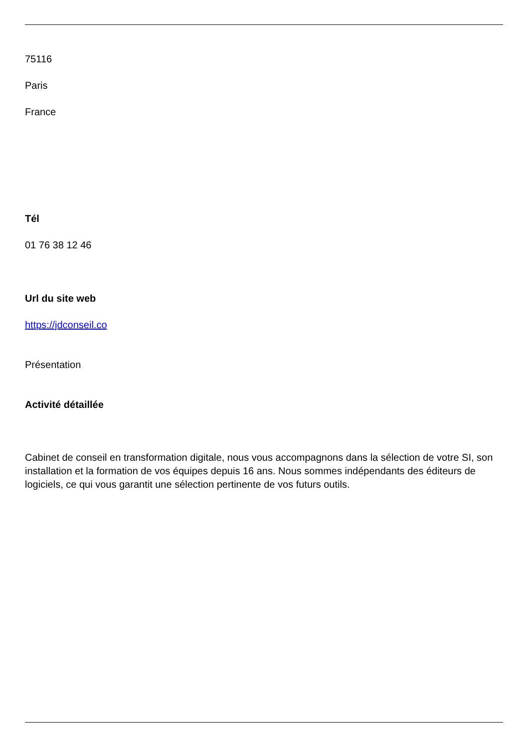75116
Paris
France
Tél
01 76 38 12 46
Url du site web
https://jdconseil.co
Présentation
Activité détaillée
Cabinet de conseil en transformation digitale, nous vous accompagnons dans la sélection de votre SI, son installation et la formation de vos équipes depuis 16 ans. Nous sommes indépendants des éditeurs de logiciels, ce qui vous garantit une sélection pertinente de vos futurs outils.